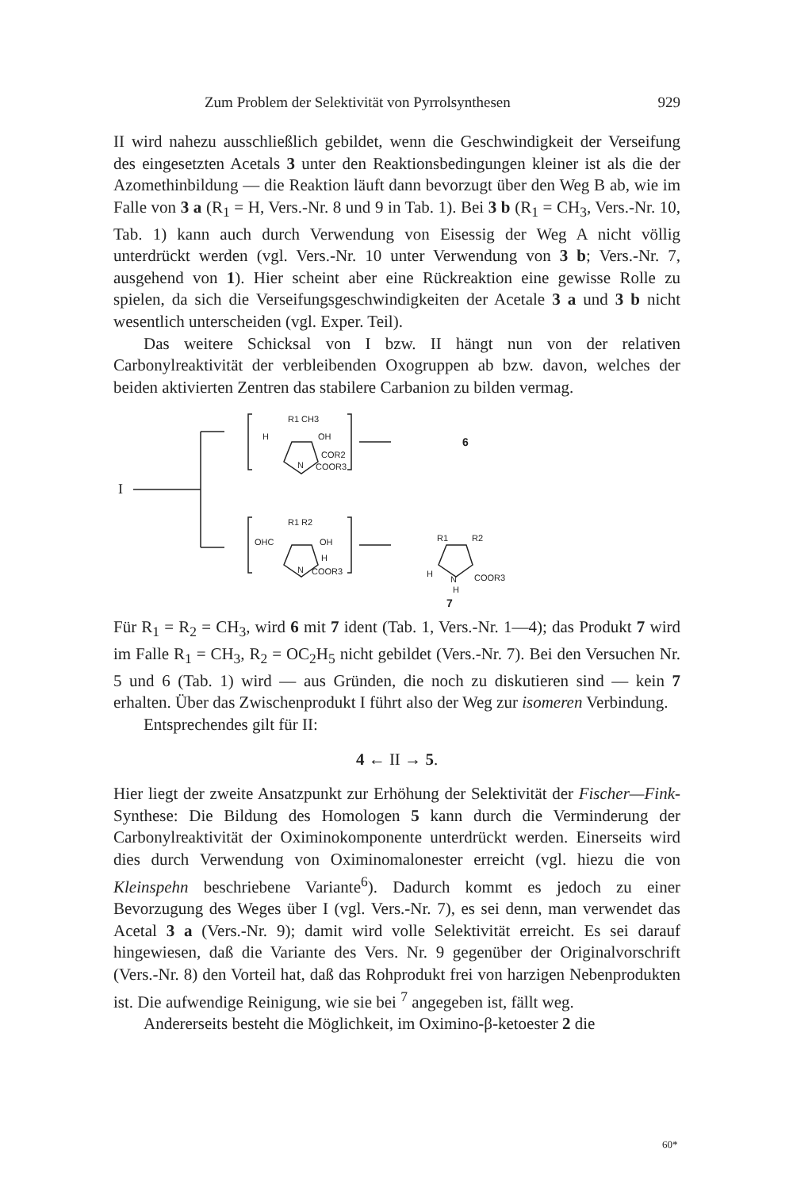Zum Problem der Selektivität von Pyrrolsynthesen 929
II wird nahezu ausschließlich gebildet, wenn die Geschwindigkeit der Verseifung des eingesetzten Acetals 3 unter den Reaktionsbedingungen kleiner ist als die der Azomethinbildung — die Reaktion läuft dann bevorzugt über den Weg B ab, wie im Falle von 3 a (R<sub>1</sub> = H, Vers.-Nr. 8 und 9 in Tab. 1). Bei 3 b (R<sub>1</sub> = CH<sub>3</sub>, Vers.-Nr. 10, Tab. 1) kann auch durch Verwendung von Eisessig der Weg A nicht völlig unterdrückt werden (vgl. Vers.-Nr. 10 unter Verwendung von 3 b; Vers.-Nr. 7, ausgehend von 1). Hier scheint aber eine Rückreaktion eine gewisse Rolle zu spielen, da sich die Verseifungsgeschwindigkeiten der Acetale 3 a und 3 b nicht wesentlich unterscheiden (vgl. Exper. Teil).
Das weitere Schicksal von I bzw. II hängt nun von der relativen Carbonylreaktivität der verbleibenden Oxogruppen ab bzw. davon, welches der beiden aktivierten Zentren das stabilere Carbanion zu bilden vermag.
I
R1 CH3
H
OH
COR2
N
COOR3
R1 R2
OHC
OH
H
N
COOR3
R1
R2
H
N
H
COOR3
7
6
Für R<sub>1</sub> = R<sub>2</sub> = CH<sub>3</sub>, wird 6 mit 7 ident (Tab. 1, Vers.-Nr. 1—4); das Produkt 7 wird im Falle R<sub>1</sub> = CH<sub>3</sub>, R<sub>2</sub> = OC<sub>2</sub>H<sub>5</sub> nicht gebildet (Vers.-Nr. 7). Bei den Versuchen Nr. 5 und 6 (Tab. 1) wird — aus Gründen, die noch zu diskutieren sind — kein 7 erhalten. Über das Zwischenprodukt I führt also der Weg zur isomeren Verbindung.
Entsprechendes gilt für II:
4 ← II → 5.
Hier liegt der zweite Ansatzpunkt zur Erhöhung der Selektivität der Fischer—Fink-Synthese: Die Bildung des Homologen 5 kann durch die Verminderung der Carbonylreaktivität der Oximinokomponente unterdrückt werden. Einerseits wird dies durch Verwendung von Oximinomalonester erreicht (vgl. hiezu die von Kleinspehn beschriebene Variante<sup>6</sup>). Dadurch kommt es jedoch zu einer Bevorzugung des Weges über I (vgl. Vers.-Nr. 7), es sei denn, man verwendet das Acetal 3 a (Vers.-Nr. 9); damit wird volle Selektivität erreicht. Es sei darauf hingewiesen, daß die Variante des Vers. Nr. 9 gegenüber der Originalvorschrift (Vers.-Nr. 8) den Vorteil hat, daß das Rohprodukt frei von harzigen Nebenprodukten ist. Die aufwendige Reinigung, wie sie bei <sup>7</sup> angegeben ist, fällt weg.
Andererseits besteht die Möglichkeit, im Oximino-β-ketoester 2 die
60*